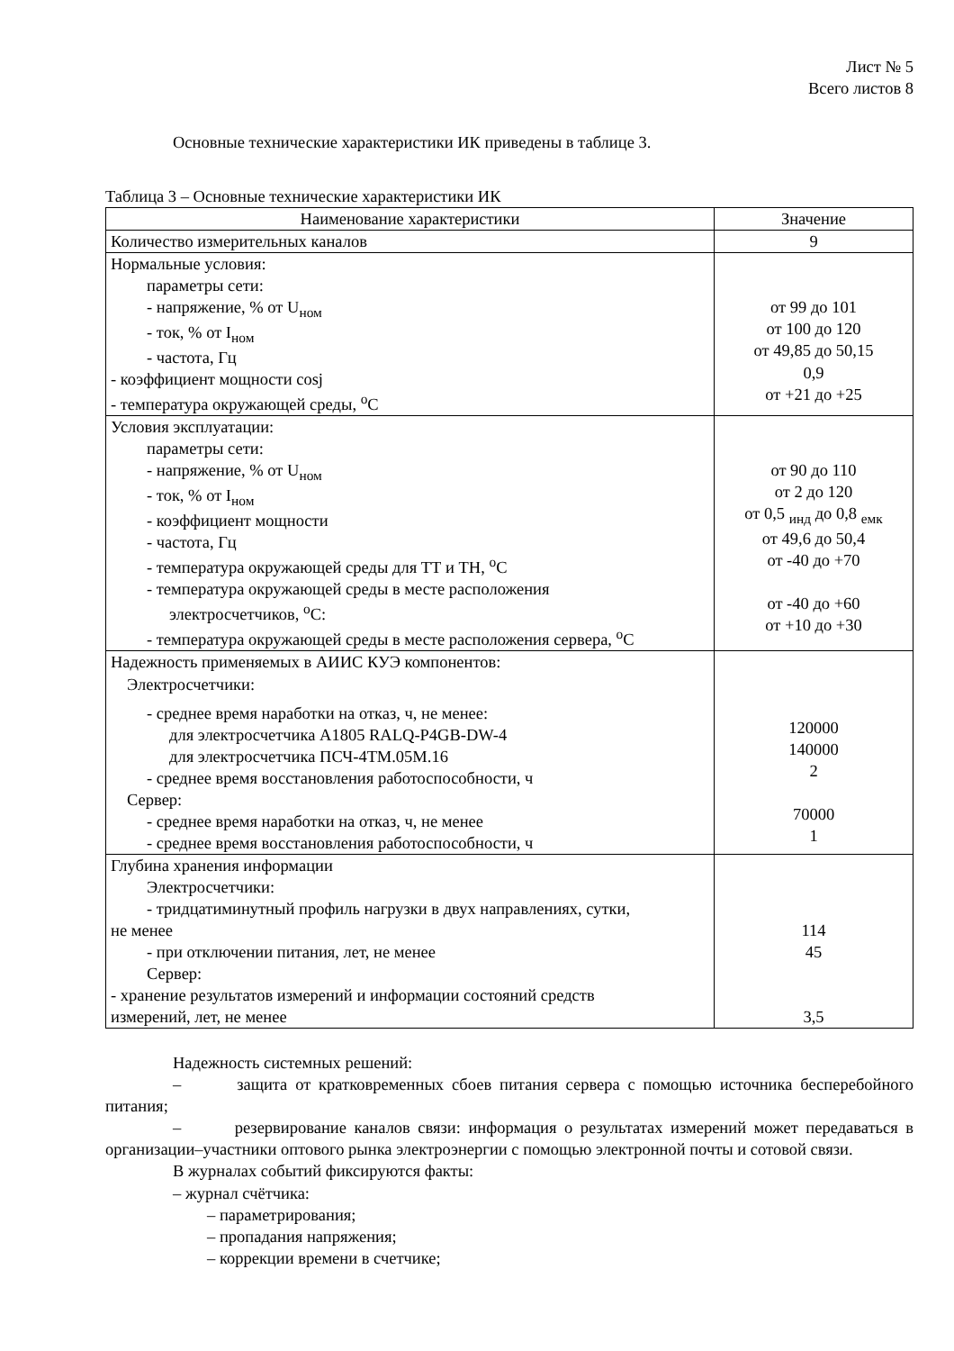Лист № 5
Всего листов 8
Основные технические характеристики ИК приведены в таблице 3.
Таблица 3 – Основные технические характеристики ИК
| Наименование характеристики | Значение |
| Количество измерительных каналов | 9 |
| Нормальные условия: параметры сети: - напряжение, % от U<sub>ном</sub> - ток, % от I<sub>ном</sub> - частота, Гц - коэффициент мощности cosj - температура окружающей среды, <sup>о</sup>С | от 99 до 101 от 100 до 120 от 49,85 до 50,15 0,9 от +21 до +25 |
| Условия эксплуатации: параметры сети: - напряжение, % от U<sub>ном</sub> - ток, % от I<sub>ном</sub> - коэффициент мощности - частота, Гц - температура окружающей среды для ТТ и ТН, <sup>о</sup>С - температура окружающей среды в месте расположения электросчетчиков, <sup>о</sup>С: - температура окружающей среды в месте расположения сервера, <sup>о</sup>С | от 90 до 110 от 2 до 120 от 0,5 <sub>инд</sub> до 0,8 <sub>емк</sub> от 49,6 до 50,4 от -40 до +70 от -40 до +60 от +10 до +30 |
| Надежность применяемых в АИИС КУЭ компонентов: Электросчетчики: - среднее время наработки на отказ, ч, не менее: для электросчетчика A1805 RALQ-P4GB-DW-4 для электросчетчика ПСЧ-4ТМ.05М.16 - среднее время восстановления работоспособности, ч Сервер: - среднее время наработки на отказ, ч, не менее - среднее время восстановления работоспособности, ч | 120000 140000 2 70000 1 |
| Глубина хранения информации Электросчетчики: - тридцатиминутный профиль нагрузки в двух направлениях, сутки, не менее - при отключении питания, лет, не менее Сервер: - хранение результатов измерений и информации состояний средств измерений, лет, не менее | 114 45 3,5 |
Надежность системных решений:
– защита от кратковременных сбоев питания сервера с помощью источника бесперебойного питания;
– резервирование каналов связи: информация о результатах измерений может передаваться в организации–участники оптового рынка электроэнергии с помощью электронной почты и сотовой связи.
В журналах событий фиксируются факты:
– журнал счётчика:
– параметрирования;
– пропадания напряжения;
– коррекции времени в счетчике;